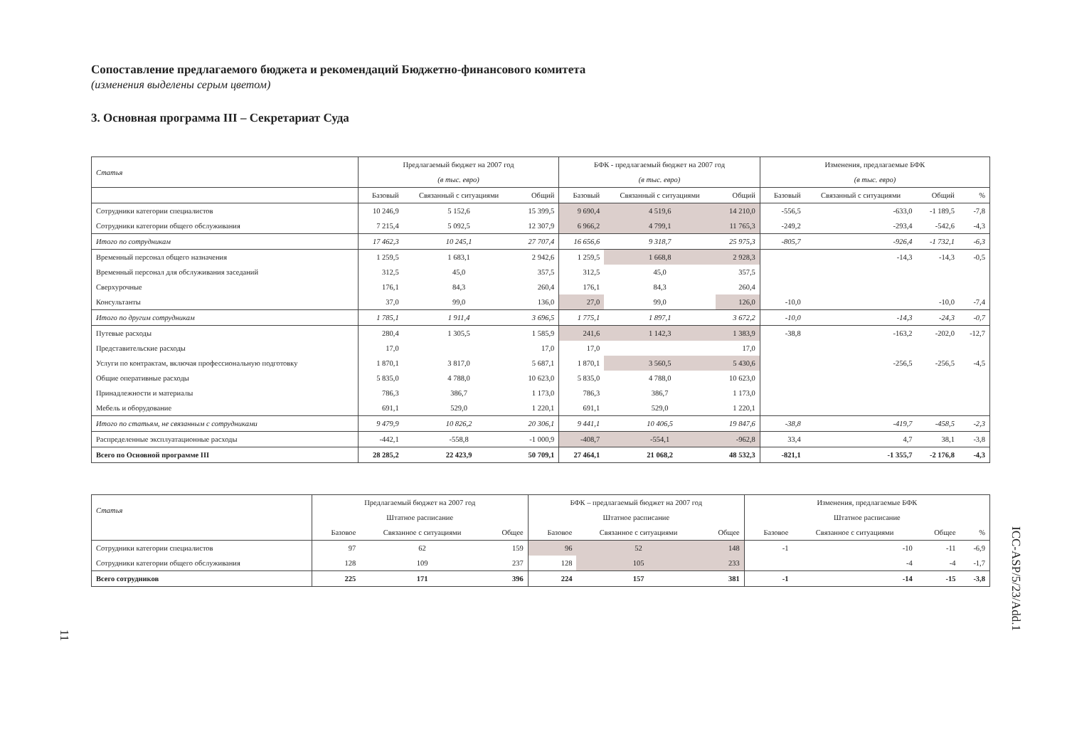Сопоставление предлагаемого бюджета и рекомендаций Бюджетно-финансового комитета
(изменения выделены серым цветом)
3. Основная программа III – Секретариат Суда
| Статья | Предлагаемый бюджет на 2007 год | | | БФК - предлагаемый бюджет на 2007 год | | | Изменения, предлагаемые БФК | | | |
| --- | --- | --- | --- | --- | --- | --- | --- | --- | --- | --- |
| | (в тыс. евро) | | | (в тыс. евро) | | | (в тыс. евро) | | | |
| | Базовый | Связанный с ситуациями | Общий | Базовый | Связанный с ситуациями | Общий | Базовый | Связанный с ситуациями | Общий | % |
| Сотрудники категории специалистов | 10 246,9 | 5 152,6 | 15 399,5 | 9 690,4 | 4 519,6 | 14 210,0 | -556,5 | -633,0 | -1 189,5 | -7,8 |
| Сотрудники категории общего обслуживания | 7 215,4 | 5 092,5 | 12 307,9 | 6 966,2 | 4 799,1 | 11 765,3 | -249,2 | -293,4 | -542,6 | -4,3 |
| Итого по сотрудникам | 17 462,3 | 10 245,1 | 27 707,4 | 16 656,6 | 9 318,7 | 25 975,3 | -805,7 | -926,4 | -1 732,1 | -6,3 |
| Временный персонал общего назначения | 1 259,5 | 1 683,1 | 2 942,6 | 1 259,5 | 1 668,8 | 2 928,3 | | -14,3 | -14,3 | -0,5 |
| Временный персонал для обслуживания заседаний | 312,5 | 45,0 | 357,5 | 312,5 | 45,0 | 357,5 | | | | |
| Сверхурочные | 176,1 | 84,3 | 260,4 | 176,1 | 84,3 | 260,4 | | | | |
| Консультанты | 37,0 | 99,0 | 136,0 | 27,0 | 99,0 | 126,0 | -10,0 | | -10,0 | -7,4 |
| Итого по другим сотрудникам | 1 785,1 | 1 911,4 | 3 696,5 | 1 775,1 | 1 897,1 | 3 672,2 | -10,0 | -14,3 | -24,3 | -0,7 |
| Путевые расходы | 280,4 | 1 305,5 | 1 585,9 | 241,6 | 1 142,3 | 1 383,9 | -38,8 | -163,2 | -202,0 | -12,7 |
| Представительские расходы | 17,0 | | 17,0 | 17,0 | | 17,0 | | | | |
| Услуги по контрактам, включая профессиональную подготовку | 1 870,1 | 3 817,0 | 5 687,1 | 1 870,1 | 3 560,5 | 5 430,6 | | -256,5 | -256,5 | -4,5 |
| Общие оперативные расходы | 5 835,0 | 4 788,0 | 10 623,0 | 5 835,0 | 4 788,0 | 10 623,0 | | | | |
| Принадлежности и материалы | 786,3 | 386,7 | 1 173,0 | 786,3 | 386,7 | 1 173,0 | | | | |
| Мебель и оборудование | 691,1 | 529,0 | 1 220,1 | 691,1 | 529,0 | 1 220,1 | | | | |
| Итого по статьям, не связанным с сотрудниками | 9 479,9 | 10 826,2 | 20 306,1 | 9 441,1 | 10 406,5 | 19 847,6 | -38,8 | -419,7 | -458,5 | -2,3 |
| Распределенные эксплуатационные расходы | -442,1 | -558,8 | -1 000,9 | -408,7 | -554,1 | -962,8 | 33,4 | 4,7 | 38,1 | -3,8 |
| Всего по Основной программе III | 28 285,2 | 22 423,9 | 50 709,1 | 27 464,1 | 21 068,2 | 48 532,3 | -821,1 | -1 355,7 | -2 176,8 | -4,3 |
| Статья | Предлагаемый бюджет на 2007 год | | | БФК – предлагаемый бюджет на 2007 год | | | Изменения, предлагаемые БФК | | | |
| --- | --- | --- | --- | --- | --- | --- | --- | --- | --- | --- |
| | Штатное расписание | | | Штатное расписание | | | Штатное расписание | | | |
| | Базовое | Связанное с ситуациями | Общее | Базовое | Связанное с ситуациями | Общее | Базовое | Связанное с ситуациями | Общее | % |
| Сотрудники категории специалистов | 97 | 62 | 159 | 96 | 52 | 148 | -1 | -10 | -11 | -6,9 |
| Сотрудники категории общего обслуживания | 128 | 109 | 237 | 128 | 105 | 233 | | -4 | -4 | -1,7 |
| Всего сотрудников | 225 | 171 | 396 | 224 | 157 | 381 | -1 | -14 | -15 | -3,8 |
11
ICC-ASP/5/23/Add.1